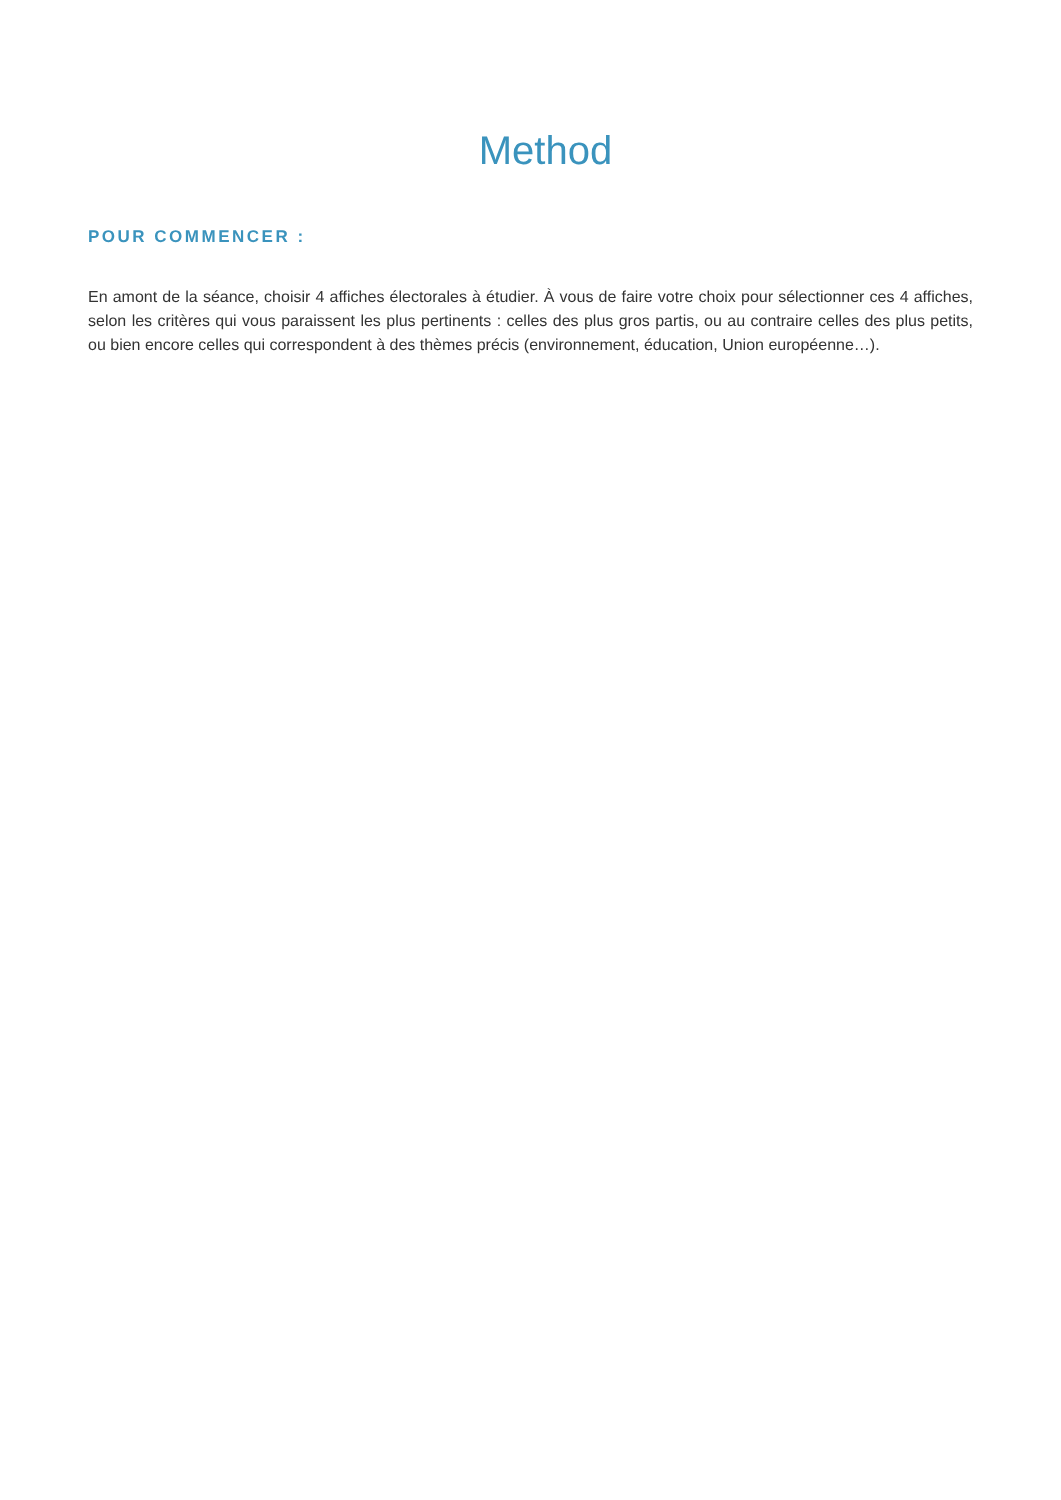Method
POUR COMMENCER :
En amont de la séance, choisir 4 affiches électorales à étudier. À vous de faire votre choix pour sélectionner ces 4 affiches, selon les critères qui vous paraissent les plus pertinents : celles des plus gros partis, ou au contraire celles des plus petits, ou bien encore celles qui correspondent à des thèmes précis (environnement, éducation, Union européenne…).